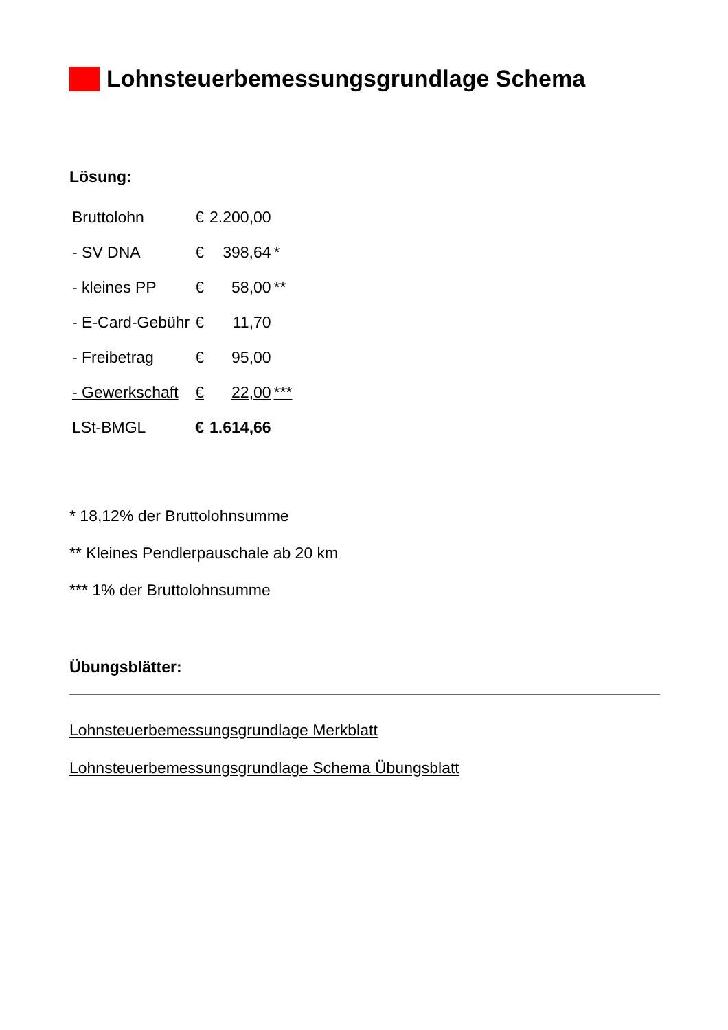Lohnsteuerbemessungsgrundlage Schema
Lösung:
| Bruttolohn | € | 2.200,00 | |
| - SV DNA | € | 398,64 | * |
| - kleines PP | € | 58,00 | ** |
| - E-Card-Gebühr | € | 11,70 | |
| - Freibetrag | € | 95,00 | |
| - Gewerkschaft | € | 22,00 | *** |
| LSt-BMGL | € | 1.614,66 | |
* 18,12% der Bruttolohnsumme
** Kleines Pendlerpauschale ab 20 km
*** 1% der Bruttolohnsumme
Übungsblätter:
Lohnsteuerbemessungsgrundlage Merkblatt
Lohnsteuerbemessungsgrundlage Schema Übungsblatt